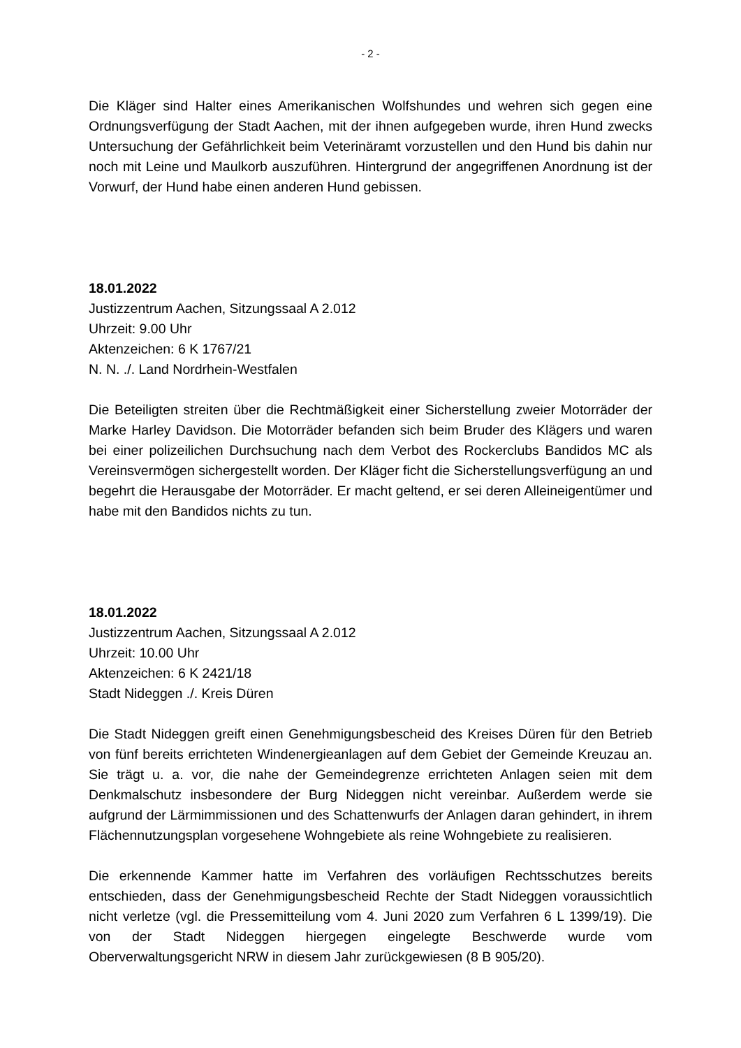- 2 -
Die Kläger sind Halter eines Amerikanischen Wolfshundes und wehren sich gegen eine Ordnungsverfügung der Stadt Aachen, mit der ihnen aufgegeben wurde, ihren Hund zwecks Untersuchung der Gefährlichkeit beim Veterinäramt vorzustellen und den Hund bis dahin nur noch mit Leine und Maulkorb auszuführen. Hintergrund der angegriffenen Anordnung ist der Vorwurf, der Hund habe einen anderen Hund gebissen.
18.01.2022
Justizzentrum Aachen, Sitzungssaal A 2.012
Uhrzeit: 9.00 Uhr
Aktenzeichen: 6 K 1767/21
N. N. ./. Land Nordrhein-Westfalen
Die Beteiligten streiten über die Rechtmäßigkeit einer Sicherstellung zweier Motorräder der Marke Harley Davidson. Die Motorräder befanden sich beim Bruder des Klägers und waren bei einer polizeilichen Durchsuchung nach dem Verbot des Rockerclubs Bandidos MC als Vereinsvermögen sichergestellt worden. Der Kläger ficht die Sicherstellungsverfügung an und begehrt die Herausgabe der Motorräder. Er macht geltend, er sei deren Alleineigentümer und habe mit den Bandidos nichts zu tun.
18.01.2022
Justizzentrum Aachen, Sitzungssaal A 2.012
Uhrzeit: 10.00 Uhr
Aktenzeichen: 6 K 2421/18
Stadt Nideggen ./. Kreis Düren
Die Stadt Nideggen greift einen Genehmigungsbescheid des Kreises Düren für den Betrieb von fünf bereits errichteten Windenergieanlagen auf dem Gebiet der Gemeinde Kreuzau an. Sie trägt u. a. vor, die nahe der Gemeindegrenze errichteten Anlagen seien mit dem Denkmalschutz insbesondere der Burg Nideggen nicht vereinbar. Außerdem werde sie aufgrund der Lärmimmissionen und des Schattenwurfs der Anlagen daran gehindert, in ihrem Flächennutzungsplan vorgesehene Wohngebiete als reine Wohngebiete zu realisieren.
Die erkennende Kammer hatte im Verfahren des vorläufigen Rechtsschutzes bereits entschieden, dass der Genehmigungsbescheid Rechte der Stadt Nideggen voraussichtlich nicht verletze (vgl. die Pressemitteilung vom 4. Juni 2020 zum Verfahren 6 L 1399/19). Die von der Stadt Nideggen hiergegen eingelegte Beschwerde wurde vom Oberverwaltungsgericht NRW in diesem Jahr zurückgewiesen (8 B 905/20).